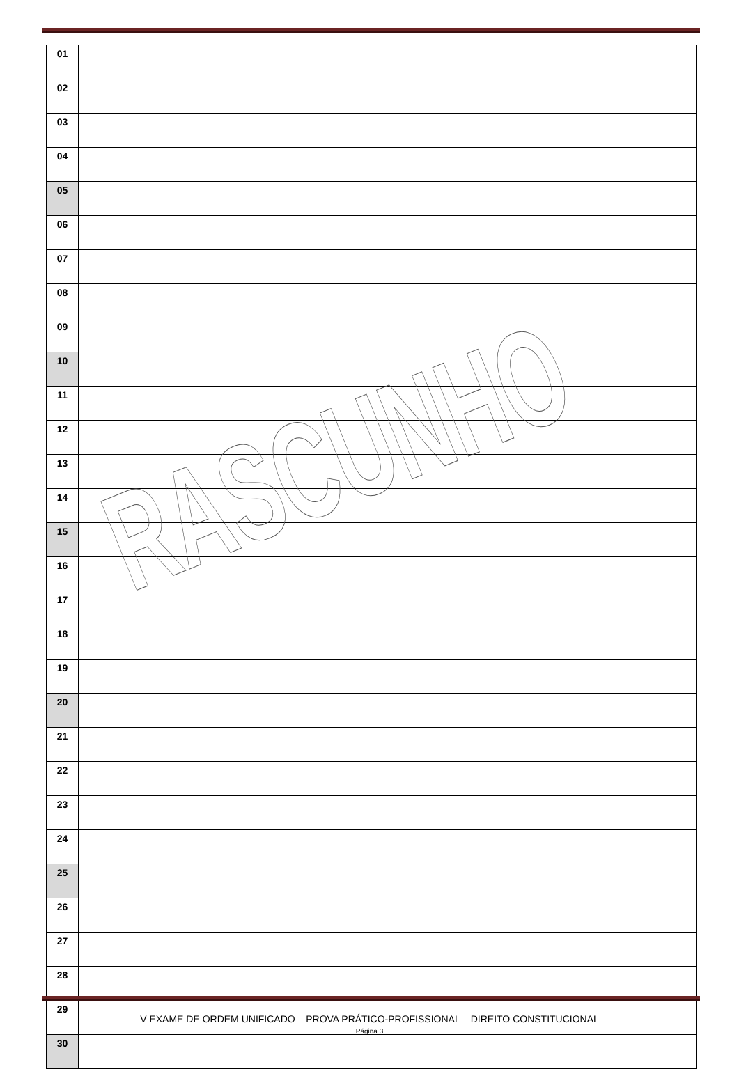| 01 | |
| 02 | |
| 03 | |
| 04 | |
| 05 | |
| 06 | |
| 07 | |
| 08 | |
| 09 | |
| 10 | |
| 11 | |
| 12 | |
| 13 | |
| 14 | |
| 15 | |
| 16 | |
| 17 | |
| 18 | |
| 19 | |
| 20 | |
| 21 | |
| 22 | |
| 23 | |
| 24 | |
| 25 | |
| 26 | |
| 27 | |
| 28 | |
| 29 | |
| 30 | |
RASCUNHO
V EXAME DE ORDEM UNIFICADO – PROVA PRÁTICO-PROFISSIONAL – DIREITO CONSTITUCIONAL
Página 3